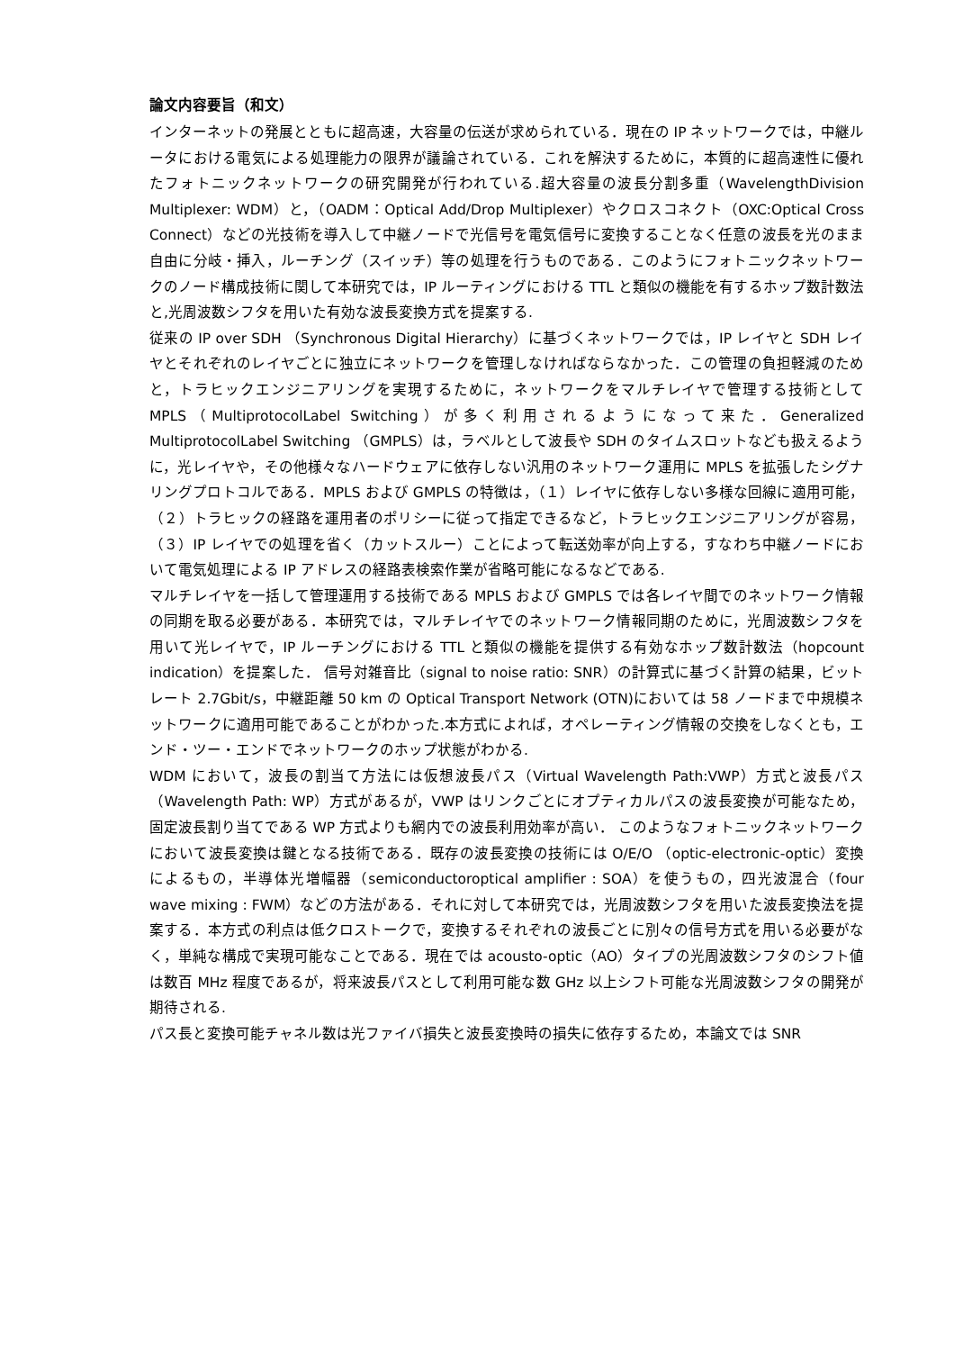論文内容要旨（和文）
インターネットの発展とともに超高速，大容量の伝送が求められている．現在の IP ネットワークでは，中継ルータにおける電気による処理能力の限界が議論されている．これを解決するために，本質的に超高速性に優れたフォトニックネットワークの研究開発が行われている.超大容量の波長分割多重（WavelengthDivision Multiplexer: WDM）と，（OADM：Optical Add/Drop Multiplexer）やクロスコネクト（OXC:Optical Cross Connect）などの光技術を導入して中継ノードで光信号を電気信号に変換することなく任意の波長を光のまま自由に分岐・挿入，ルーチング（スイッチ）等の処理を行うものである．このようにフォトニックネットワークのノード構成技術に関して本研究では，IP ルーティングにおける TTL と類似の機能を有するホップ数計数法と,光周波数シフタを用いた有効な波長変換方式を提案する.
従来の IP over SDH （Synchronous Digital Hierarchy）に基づくネットワークでは，IP レイヤと SDH レイヤとそれぞれのレイヤごとに独立にネットワークを管理しなければならなかった．この管理の負担軽減のためと，トラヒックエンジニアリングを実現するために，ネットワークをマルチレイヤで管理する技術として MPLS（MultiprotocolLabel Switching）が多く利用されるようになって来た．Generalized MultiprotocolLabel Switching （GMPLS）は，ラベルとして波長や SDH のタイムスロットなども扱えるように，光レイヤや，その他様々なハードウェアに依存しない汎用のネットワーク運用に MPLS を拡張したシグナリングプロトコルである．MPLS および GMPLS の特徴は，（１）レイヤに依存しない多様な回線に適用可能，（２）トラヒックの経路を運用者のポリシーに従って指定できるなど，トラヒックエンジニアリングが容易，（３）IP レイヤでの処理を省く（カットスルー）ことによって転送効率が向上する，すなわち中継ノードにおいて電気処理による IP アドレスの経路表検索作業が省略可能になるなどである.
マルチレイヤを一括して管理運用する技術である MPLS および GMPLS では各レイヤ間でのネットワーク情報の同期を取る必要がある．本研究では，マルチレイヤでのネットワーク情報同期のために，光周波数シフタを用いて光レイヤで，IP ルーチングにおける TTL と類似の機能を提供する有効なホップ数計数法（hopcount indication）を提案した． 信号対雑音比（signal to noise ratio: SNR）の計算式に基づく計算の結果，ビットレート 2.7Gbit/s，中継距離 50 km の Optical Transport Network (OTN)においては 58 ノードまで中規模ネットワークに適用可能であることがわかった.本方式によれば，オペレーティング情報の交換をしなくとも，エンド・ツー・エンドでネットワークのホップ状態がわかる.
WDM において，波長の割当て方法には仮想波長パス（Virtual Wavelength Path:VWP）方式と波長パス（Wavelength Path: WP）方式があるが，VWP はリンクごとにオプティカルパスの波長変換が可能なため，固定波長割り当てである WP 方式よりも網内での波長利用効率が高い． このようなフォトニックネットワークにおいて波長変換は鍵となる技術である．既存の波長変換の技術には O/E/O （optic-electronic-optic）変換によるもの，半導体光増幅器（semiconductoroptical amplifier : SOA）を使うもの，四光波混合（four wave mixing : FWM）などの方法がある．それに対して本研究では，光周波数シフタを用いた波長変換法を提案する．本方式の利点は低クロストークで，変換するそれぞれの波長ごとに別々の信号方式を用いる必要がなく，単純な構成で実現可能なことである．現在では acousto-optic（AO）タイプの光周波数シフタのシフト値は数百 MHz 程度であるが，将来波長パスとして利用可能な数 GHz 以上シフト可能な光周波数シフタの開発が期待される.
パス長と変換可能チャネル数は光ファイバ損失と波長変換時の損失に依存するため，本論文では SNR